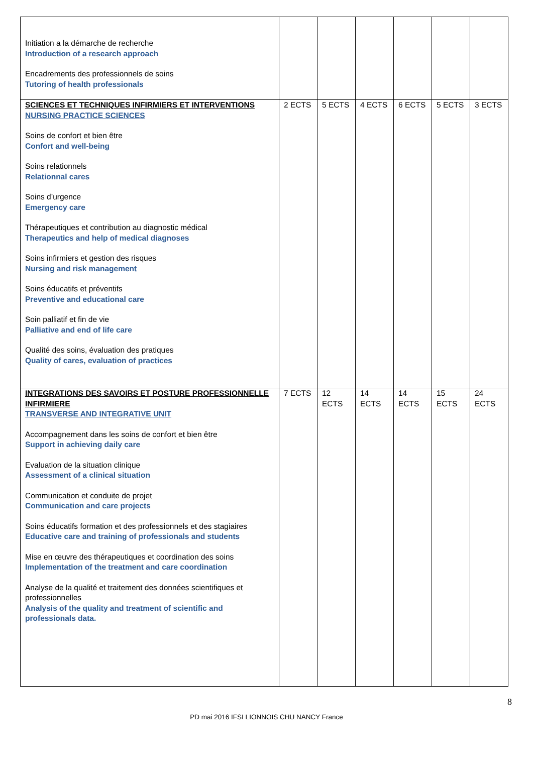| Initiation a la démarche de recherche Introduction of a research approach Encadrements des professionnels de soins Tutoring of health professionals | | | | | | |
| SCIENCES ET TECHNIQUES INFIRMIERS ET INTERVENTIONS NURSING PRACTICE SCIENCES Soins de confort et bien être Confort and well-being Soins relationnels Relationnal cares Soins d’urgence Emergency care Thérapeutiques et contribution au diagnostic médical Therapeutics and help of medical diagnoses Soins infirmiers et gestion des risques Nursing and risk management Soins éducatifs et préventifs Preventive and educational care Soin palliatif et fin de vie Palliative and end of life care Qualité des soins, évaluation des pratiques Quality of cares, evaluation of practices | 2 ECTS | 5 ECTS | 4 ECTS | 6 ECTS | 5 ECTS | 3 ECTS |
| INTEGRATIONS DES SAVOIRS ET POSTURE PROFESSIONNELLE INFIRMIERE TRANSVERSE AND INTEGRATIVE UNIT Accompagnement dans les soins de confort et bien être Support in achieving daily care Evaluation de la situation clinique Assessment of a clinical situation Communication et conduite de projet Communication and care projects Soins éducatifs formation et des professionnels et des stagiaires Educative care and training of professionals and students Mise en œuvre des thérapeutiques et coordination des soins Implementation of the treatment and care coordination Analyse de la qualité et traitement des données scientifiques et professionnelles Analysis of the quality and treatment of scientific and professionals data. | 7 ECTS | 12 ECTS | 14 ECTS | 14 ECTS | 15 ECTS | 24 ECTS |
8
PD mai 2016 IFSI LIONNOIS CHU NANCY France